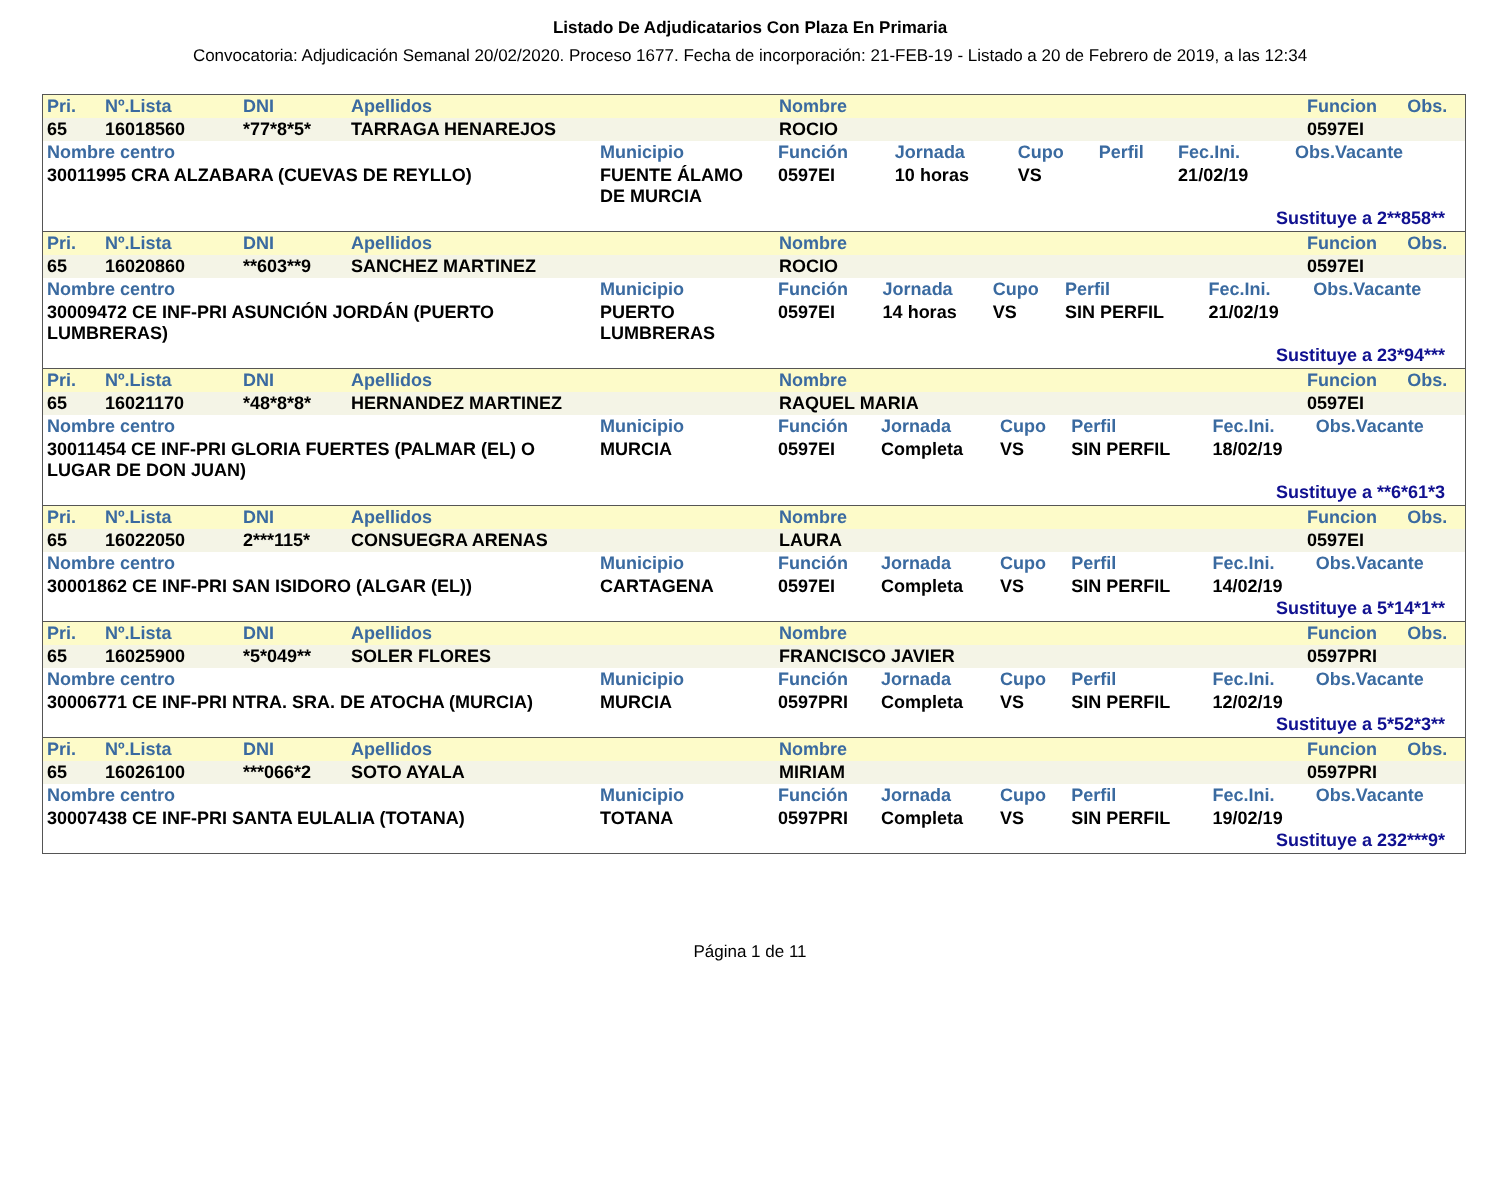Listado De Adjudicatarios Con Plaza En Primaria
Convocatoria: Adjudicación Semanal 20/02/2020. Proceso 1677. Fecha de incorporación: 21-FEB-19 - Listado a 20 de Febrero de 2019, a las 12:34
| Pri. | Nº.Lista | DNI | Apellidos | Nombre | Funcion | Obs. |
| --- | --- | --- | --- | --- | --- | --- |
| 65 | 16018560 | *77*8*5* | TARRAGA HENAREJOS | ROCIO | 0597EI | |
| Nombre centro | Municipio | Función | Jornada | Cupo | Perfil | Fec.Ini. | Obs.Vacante |
| --- | --- | --- | --- | --- | --- | --- | --- |
| 30011995 CRA ALZABARA (CUEVAS DE REYLLO) | FUENTE ÁLAMO DE MURCIA | 0597EI | 10 horas | VS | | 21/02/19 | |
Sustituye a 2**858**
| Pri. | Nº.Lista | DNI | Apellidos | Nombre | Funcion | Obs. |
| --- | --- | --- | --- | --- | --- | --- |
| 65 | 16020860 | **603**9 | SANCHEZ MARTINEZ | ROCIO | 0597EI | |
| Nombre centro | Municipio | Función | Jornada | Cupo | Perfil | Fec.Ini. | Obs.Vacante |
| --- | --- | --- | --- | --- | --- | --- | --- |
| 30009472 CE INF-PRI ASUNCIÓN JORDÁN (PUERTO LUMBRERAS) | PUERTO LUMBRERAS | 0597EI | 14 horas | VS | SIN PERFIL | 21/02/19 | |
Sustituye a 23*94***
| Pri. | Nº.Lista | DNI | Apellidos | Nombre | Funcion | Obs. |
| --- | --- | --- | --- | --- | --- | --- |
| 65 | 16021170 | *48*8*8* | HERNANDEZ MARTINEZ | RAQUEL MARIA | 0597EI | |
| Nombre centro | Municipio | Función | Jornada | Cupo | Perfil | Fec.Ini. | Obs.Vacante |
| --- | --- | --- | --- | --- | --- | --- | --- |
| 30011454 CE INF-PRI GLORIA FUERTES (PALMAR (EL) O LUGAR DE DON JUAN) | MURCIA | 0597EI | Completa | VS | SIN PERFIL | 18/02/19 | |
Sustituye a **6*61*3
| Pri. | Nº.Lista | DNI | Apellidos | Nombre | Funcion | Obs. |
| --- | --- | --- | --- | --- | --- | --- |
| 65 | 16022050 | 2***115* | CONSUEGRA ARENAS | LAURA | 0597EI | |
| Nombre centro | Municipio | Función | Jornada | Cupo | Perfil | Fec.Ini. | Obs.Vacante |
| --- | --- | --- | --- | --- | --- | --- | --- |
| 30001862 CE INF-PRI SAN ISIDORO (ALGAR (EL)) | CARTAGENA | 0597EI | Completa | VS | SIN PERFIL | 14/02/19 | |
Sustituye a 5*14*1**
| Pri. | Nº.Lista | DNI | Apellidos | Nombre | Funcion | Obs. |
| --- | --- | --- | --- | --- | --- | --- |
| 65 | 16025900 | *5*049** | SOLER FLORES | FRANCISCO JAVIER | 0597PRI | |
| Nombre centro | Municipio | Función | Jornada | Cupo | Perfil | Fec.Ini. | Obs.Vacante |
| --- | --- | --- | --- | --- | --- | --- | --- |
| 30006771 CE INF-PRI NTRA. SRA. DE ATOCHA (MURCIA) | MURCIA | 0597PRI | Completa | VS | SIN PERFIL | 12/02/19 | |
Sustituye a 5*52*3**
| Pri. | Nº.Lista | DNI | Apellidos | Nombre | Funcion | Obs. |
| --- | --- | --- | --- | --- | --- | --- |
| 65 | 16026100 | ***066*2 | SOTO AYALA | MIRIAM | 0597PRI | |
| Nombre centro | Municipio | Función | Jornada | Cupo | Perfil | Fec.Ini. | Obs.Vacante |
| --- | --- | --- | --- | --- | --- | --- | --- |
| 30007438 CE INF-PRI SANTA EULALIA (TOTANA) | TOTANA | 0597PRI | Completa | VS | SIN PERFIL | 19/02/19 | |
Sustituye a 232***9*
Página 1 de 11